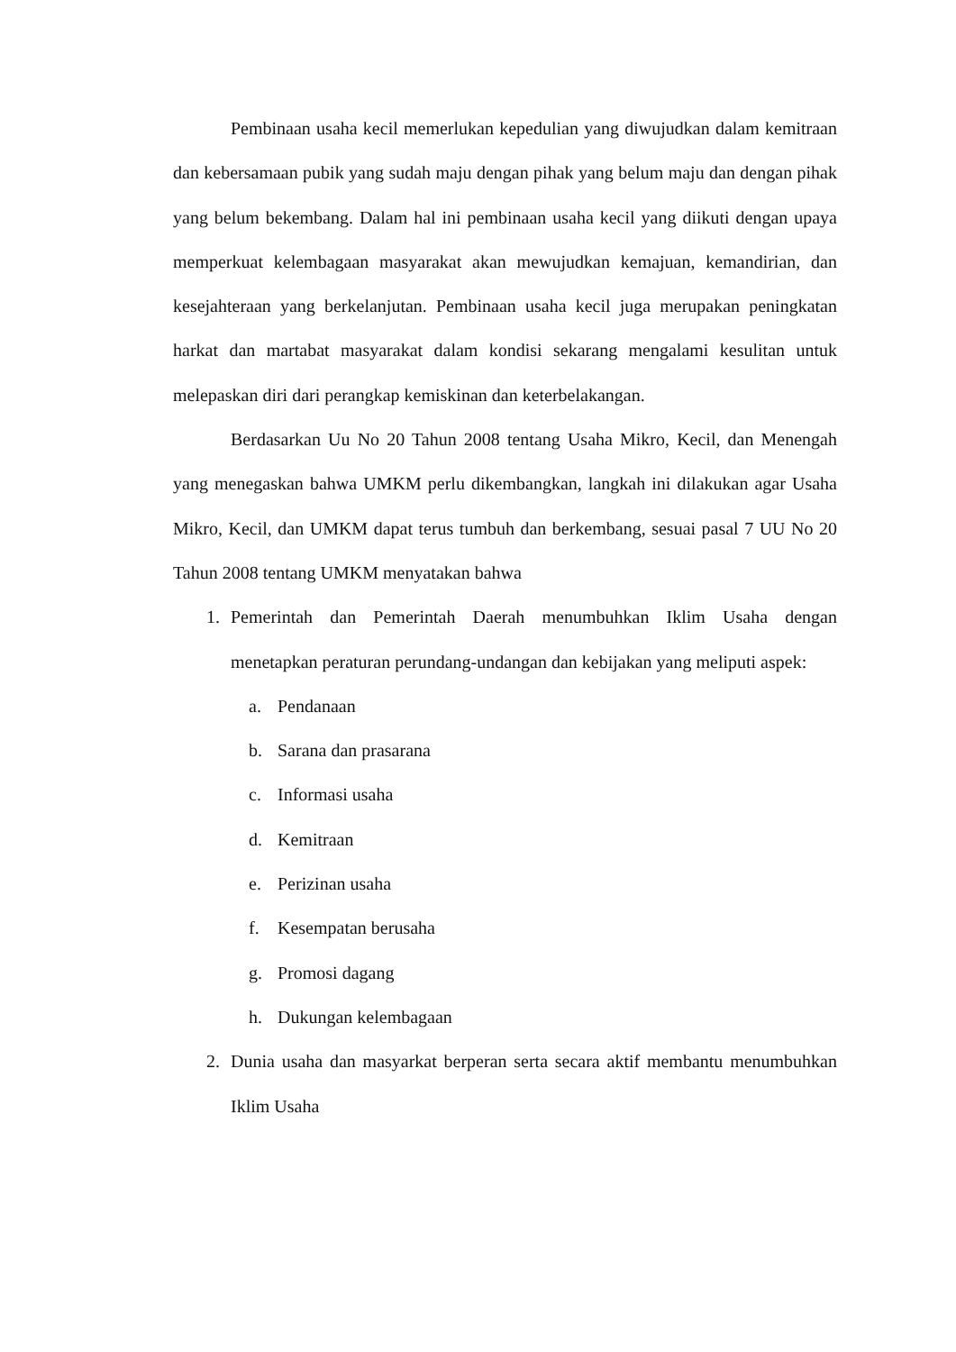Pembinaan usaha kecil memerlukan kepedulian yang diwujudkan dalam kemitraan dan kebersamaan pubik yang sudah maju dengan pihak yang belum maju dan dengan pihak yang belum bekembang. Dalam hal ini pembinaan usaha kecil yang diikuti dengan upaya memperkuat kelembagaan masyarakat akan mewujudkan kemajuan, kemandirian, dan kesejahteraan yang berkelanjutan. Pembinaan usaha kecil juga merupakan peningkatan harkat dan martabat masyarakat dalam kondisi sekarang mengalami kesulitan untuk melepaskan diri dari perangkap kemiskinan dan keterbelakangan.
Berdasarkan Uu No 20 Tahun 2008 tentang Usaha Mikro, Kecil, dan Menengah yang menegaskan bahwa UMKM perlu dikembangkan, langkah ini dilakukan agar Usaha Mikro, Kecil, dan UMKM dapat terus tumbuh dan berkembang, sesuai pasal 7 UU No 20 Tahun 2008 tentang UMKM menyatakan bahwa
1. Pemerintah dan Pemerintah Daerah menumbuhkan Iklim Usaha dengan menetapkan peraturan perundang-undangan dan kebijakan yang meliputi aspek:
a. Pendanaan
b. Sarana dan prasarana
c. Informasi usaha
d. Kemitraan
e. Perizinan usaha
f. Kesempatan berusaha
g. Promosi dagang
h. Dukungan kelembagaan
2. Dunia usaha dan masyarkat berperan serta secara aktif membantu menumbuhkan Iklim Usaha